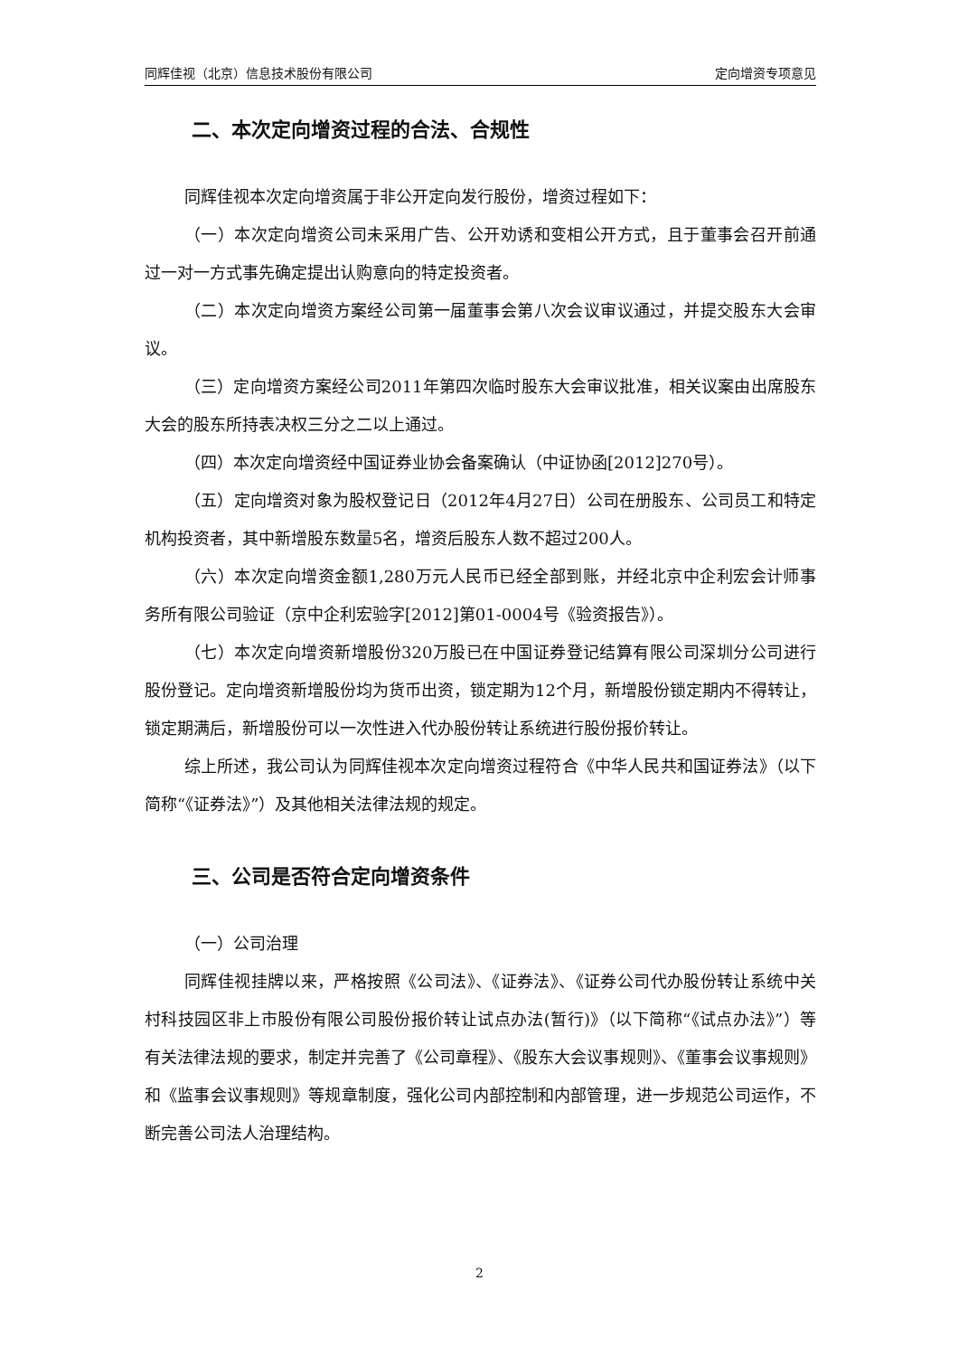同辉佳视（北京）信息技术股份有限公司 定向增资专项意见
二、本次定向增资过程的合法、合规性
同辉佳视本次定向增资属于非公开定向发行股份，增资过程如下：
（一）本次定向增资公司未采用广告、公开劝诱和变相公开方式，且于董事会召开前通过一对一方式事先确定提出认购意向的特定投资者。
（二）本次定向增资方案经公司第一届董事会第八次会议审议通过，并提交股东大会审议。
（三）定向增资方案经公司2011年第四次临时股东大会审议批准，相关议案由出席股东大会的股东所持表决权三分之二以上通过。
（四）本次定向增资经中国证券业协会备案确认（中证协函[2012]270号）。
（五）定向增资对象为股权登记日（2012年4月27日）公司在册股东、公司员工和特定机构投资者，其中新增股东数量5名，增资后股东人数不超过200人。
（六）本次定向增资金额1,280万元人民币已经全部到账，并经北京中企利宏会计师事务所有限公司验证（京中企利宏验字[2012]第01-0004号《验资报告》）。
（七）本次定向增资新增股份320万股已在中国证券登记结算有限公司深圳分公司进行股份登记。定向增资新增股份均为货币出资，锁定期为12个月，新增股份锁定期内不得转让，锁定期满后，新增股份可以一次性进入代办股份转让系统进行股份报价转让。
综上所述，我公司认为同辉佳视本次定向增资过程符合《中华人民共和国证券法》（以下简称“《证券法》”）及其他相关法律法规的规定。
三、公司是否符合定向增资条件
（一）公司治理
同辉佳视挂牌以来，严格按照《公司法》、《证券法》、《证券公司代办股份转让系统中关村科技园区非上市股份有限公司股份报价转让试点办法(暂行)》（以下简称“《试点办法》”）等有关法律法规的要求，制定并完善了《公司章程》、《股东大会议事规则》、《董事会议事规则》和《监事会议事规则》等规章制度，强化公司内部控制和内部管理，进一步规范公司运作，不断完善公司法人治理结构。
2